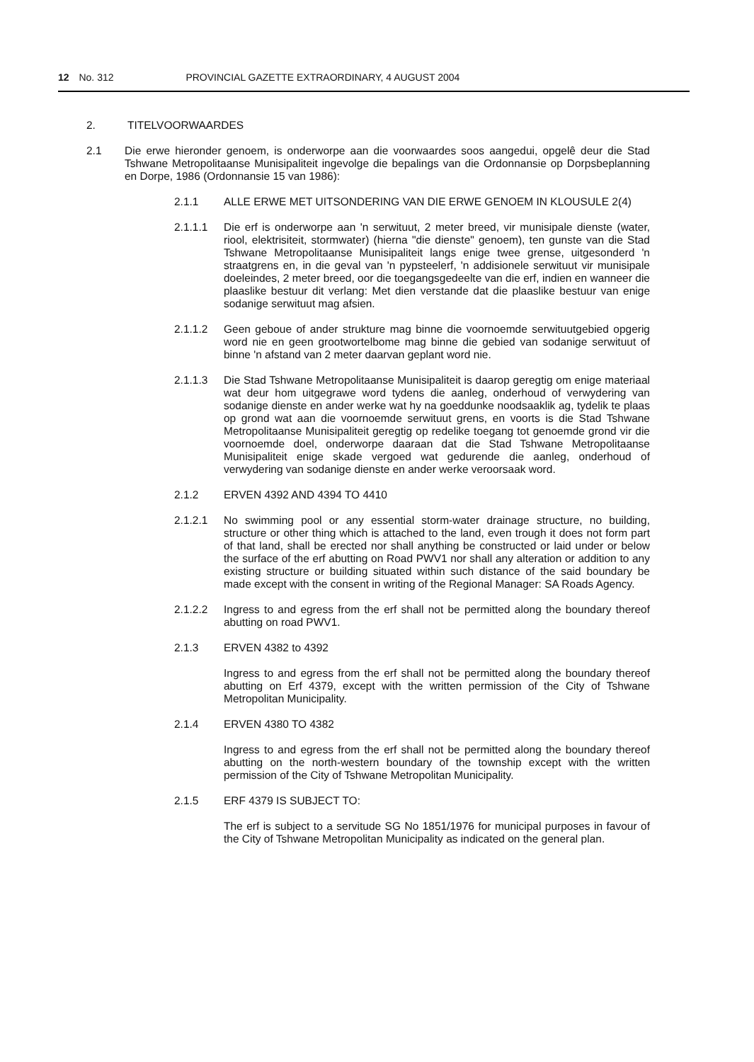12 No. 312 PROVINCIAL GAZETTE EXTRAORDINARY, 4 AUGUST 2004
2. TITELVOORWAARDES
2.1 Die erwe hieronder genoem, is onderworpe aan die voorwaardes soos aangedui, opgelê deur die Stad Tshwane Metropolitaanse Munisipaliteit ingevolge die bepalings van die Ordonnansie op Dorpsbeplanning en Dorpe, 1986 (Ordonnansie 15 van 1986):
2.1.1 ALLE ERWE MET UITSONDERING VAN DIE ERWE GENOEM IN KLOUSULE 2(4)
2.1.1.1 Die erf is onderworpe aan 'n serwituut, 2 meter breed, vir munisipale dienste (water, riool, elektrisiteit, stormwater) (hierna "die dienste" genoem), ten gunste van die Stad Tshwane Metropolitaanse Munisipaliteit langs enige twee grense, uitgesonderd 'n straatgrens en, in die geval van 'n pypsteelerf, 'n addisionele serwituut vir munisipale doeleindes, 2 meter breed, oor die toegangsgedeelte van die erf, indien en wanneer die plaaslike bestuur dit verlang: Met dien verstande dat die plaaslike bestuur van enige sodanige serwituut mag afsien.
2.1.1.2 Geen geboue of ander strukture mag binne die voornoemde serwituutgebied opgerig word nie en geen grootwortelbome mag binne die gebied van sodanige serwituut of binne 'n afstand van 2 meter daarvan geplant word nie.
2.1.1.3 Die Stad Tshwane Metropolitaanse Munisipaliteit is daarop geregtig om enige materiaal wat deur hom uitgegrawe word tydens die aanleg, onderhoud of verwydering van sodanige dienste en ander werke wat hy na goeddunke noodsaaklik ag, tydelik te plaas op grond wat aan die voornoemde serwituut grens, en voorts is die Stad Tshwane Metropolitaanse Munisipaliteit geregtig op redelike toegang tot genoemde grond vir die voornoemde doel, onderworpe daaraan dat die Stad Tshwane Metropolitaanse Munisipaliteit enige skade vergoed wat gedurende die aanleg, onderhoud of verwydering van sodanige dienste en ander werke veroorsaak word.
2.1.2 ERVEN 4392 AND 4394 TO 4410
2.1.2.1 No swimming pool or any essential storm-water drainage structure, no building, structure or other thing which is attached to the land, even trough it does not form part of that land, shall be erected nor shall anything be constructed or laid under or below the surface of the erf abutting on Road PWV1 nor shall any alteration or addition to any existing structure or building situated within such distance of the said boundary be made except with the consent in writing of the Regional Manager: SA Roads Agency.
2.1.2.2 Ingress to and egress from the erf shall not be permitted along the boundary thereof abutting on road PWV1.
2.1.3 ERVEN 4382 to 4392
Ingress to and egress from the erf shall not be permitted along the boundary thereof abutting on Erf 4379, except with the written permission of the City of Tshwane Metropolitan Municipality.
2.1.4 ERVEN 4380 TO 4382
Ingress to and egress from the erf shall not be permitted along the boundary thereof abutting on the north-western boundary of the township except with the written permission of the City of Tshwane Metropolitan Municipality.
2.1.5 ERF 4379 IS SUBJECT TO:
The erf is subject to a servitude SG No 1851/1976 for municipal purposes in favour of the City of Tshwane Metropolitan Municipality as indicated on the general plan.